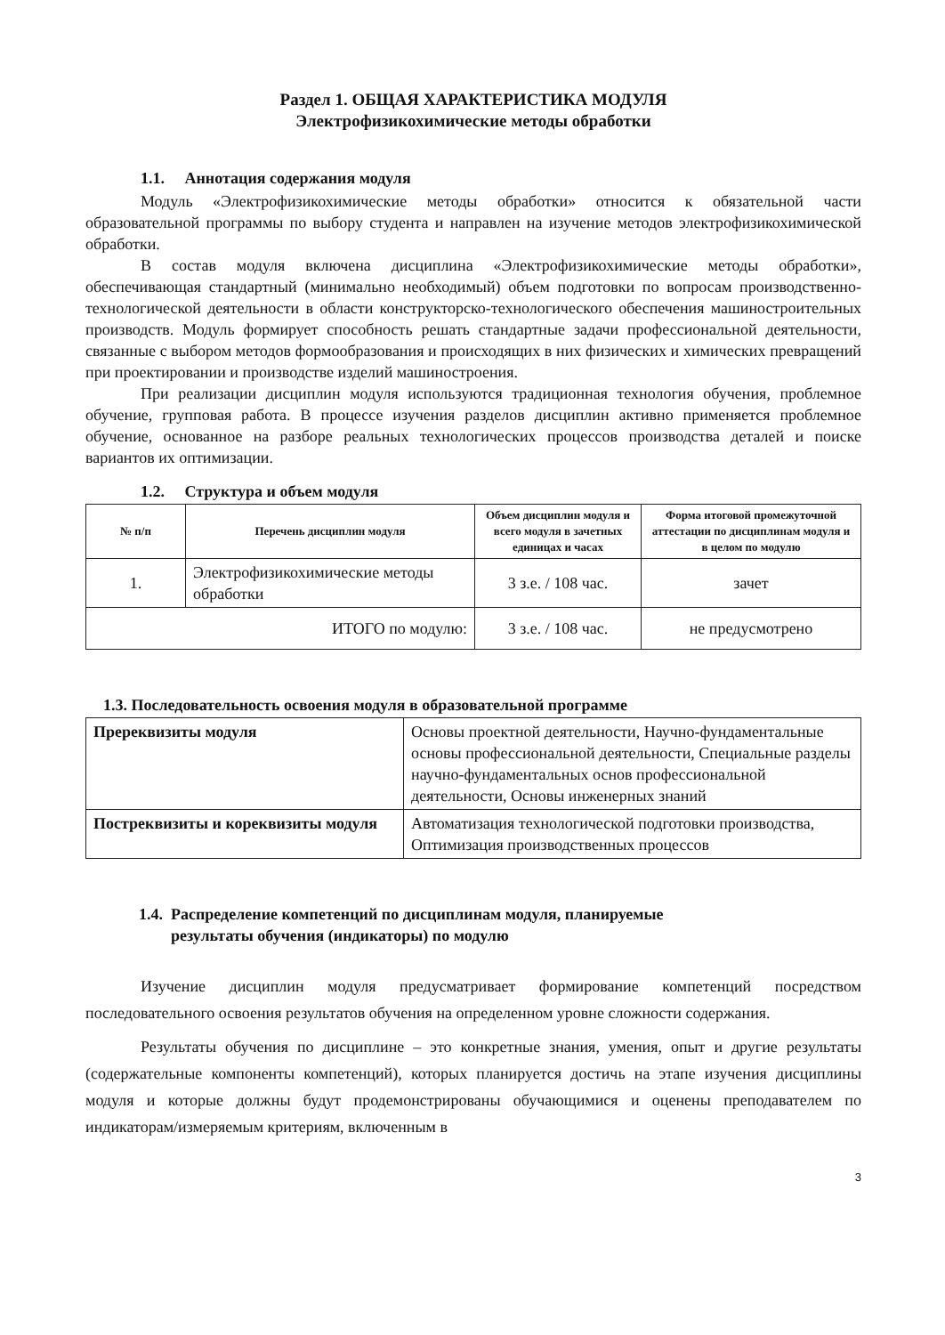Раздел 1. ОБЩАЯ ХАРАКТЕРИСТИКА МОДУЛЯ
Электрофизикохимические методы обработки
1.1. Аннотация содержания модуля
Модуль «Электрофизикохимические методы обработки» относится к обязательной части образовательной программы по выбору студента и направлен на изучение методов электрофизикохимической обработки.
В состав модуля включена дисциплина «Электрофизикохимические методы обработки», обеспечивающая стандартный (минимально необходимый) объем подготовки по вопросам производственно-технологической деятельности в области конструкторско-технологического обеспечения машиностроительных производств. Модуль формирует способность решать стандартные задачи профессиональной деятельности, связанные с выбором методов формообразования и происходящих в них физических и химических превращений при проектировании и производстве изделий машиностроения.
При реализации дисциплин модуля используются традиционная технология обучения, проблемное обучение, групповая работа. В процессе изучения разделов дисциплин активно применяется проблемное обучение, основанное на разборе реальных технологических процессов производства деталей и поиске вариантов их оптимизации.
1.2. Структура и объем модуля
| № п/п | Перечень дисциплин модуля | Объем дисциплин модуля и всего модуля в зачетных единицах и часах | Форма итоговой промежуточной аттестации по дисциплинам модуля и в целом по модулю |
| --- | --- | --- | --- |
| 1. | Электрофизикохимические методы обработки | 3 з.е. / 108 час. | зачет |
| ИТОГО по модулю: | | 3 з.е. / 108 час. | не предусмотрено |
1.3. Последовательность освоения модуля в образовательной программе
| Пререквизиты модуля | Основы проектной деятельности, Научно-фундаментальные основы профессиональной деятельности, Специальные разделы научно-фундаментальных основ профессиональной деятельности, Основы инженерных знаний |
| Постреквизиты и кореквизиты модуля | Автоматизация технологической подготовки производства, Оптимизация производственных процессов |
1.4. Распределение компетенций по дисциплинам модуля, планируемые
результаты обучения (индикаторы) по модулю
Изучение дисциплин модуля предусматривает формирование компетенций посредством последовательного освоения результатов обучения на определенном уровне сложности содержания.
Результаты обучения по дисциплине – это конкретные знания, умения, опыт и другие результаты (содержательные компоненты компетенций), которых планируется достичь на этапе изучения дисциплины модуля и которые должны будут продемонстрированы обучающимися и оценены преподавателем по индикаторам/измеряемым критериям, включенным в
3